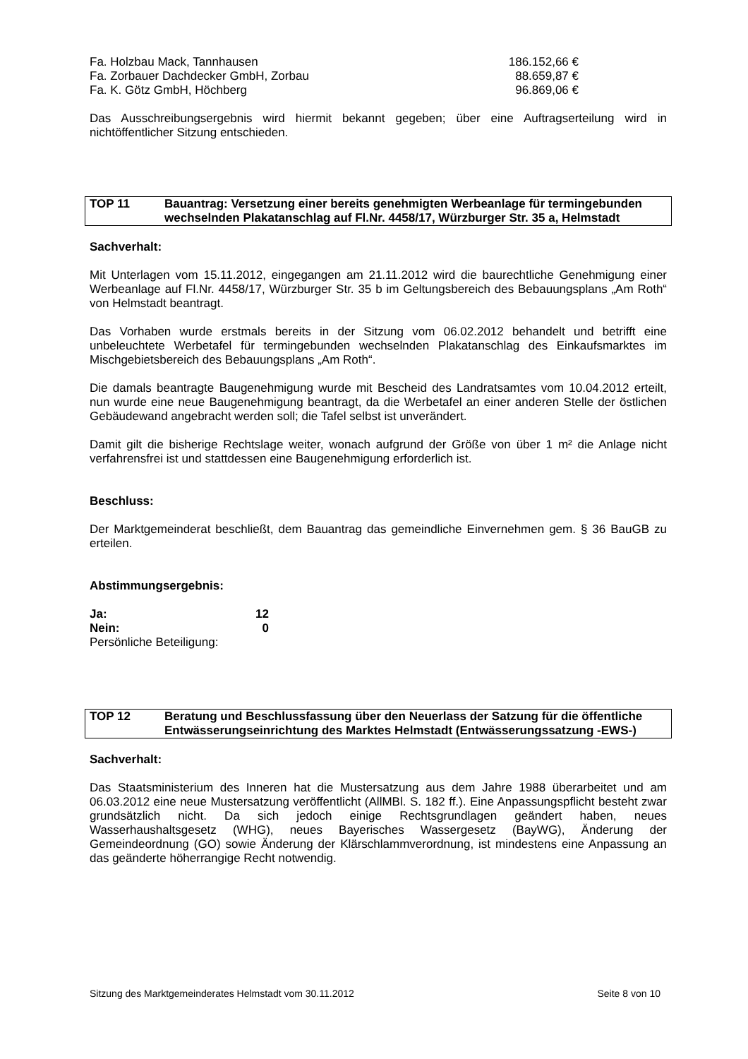| Fa. Holzbau Mack, Tannhausen | 186.152,66 € |
| Fa. Zorbauer Dachdecker GmbH, Zorbau | 88.659,87 € |
| Fa. K. Götz GmbH, Höchberg | 96.869,06 € |
Das Ausschreibungsergebnis wird hiermit bekannt gegeben; über eine Auftragserteilung wird in nichtöffentlicher Sitzung entschieden.
TOP 11 Bauantrag: Versetzung einer bereits genehmigten Werbeanlage für termingebunden wechselnden Plakatanschlag auf Fl.Nr. 4458/17, Würzburger Str. 35 a, Helmstadt
Sachverhalt:
Mit Unterlagen vom 15.11.2012, eingegangen am 21.11.2012 wird die baurechtliche Genehmigung einer Werbeanlage auf Fl.Nr. 4458/17, Würzburger Str. 35 b im Geltungsbereich des Bebauungsplans „Am Roth“ von Helmstadt beantragt.
Das Vorhaben wurde erstmals bereits in der Sitzung vom 06.02.2012 behandelt und betrifft eine unbeleuchtete Werbetafel für termingebunden wechselnden Plakatanschlag des Einkaufsmarktes im Mischgebietsbereich des Bebauungsplans „Am Roth“.
Die damals beantragte Baugenehmigung wurde mit Bescheid des Landratsamtes vom 10.04.2012 erteilt, nun wurde eine neue Baugenehmigung beantragt, da die Werbetafel an einer anderen Stelle der östlichen Gebäudewand angebracht werden soll; die Tafel selbst ist unverändert.
Damit gilt die bisherige Rechtslage weiter, wonach aufgrund der Größe von über 1 m² die Anlage nicht verfahrensfrei ist und stattdessen eine Baugenehmigung erforderlich ist.
Beschluss:
Der Marktgemeinderat beschließt, dem Bauantrag das gemeindliche Einvernehmen gem. § 36 BauGB zu erteilen.
Abstimmungsergebnis:
Ja: 12
Nein: 0
Persönliche Beteiligung:
TOP 12 Beratung und Beschlussfassung über den Neuerlass der Satzung für die öffentliche Entwässerungseinrichtung des Marktes Helmstadt (Entwässerungssatzung -EWS-)
Sachverhalt:
Das Staatsministerium des Inneren hat die Mustersatzung aus dem Jahre 1988 überarbeitet und am 06.03.2012 eine neue Mustersatzung veröffentlicht (AllMBl. S. 182 ff.). Eine Anpassungspflicht besteht zwar grundsätzlich nicht. Da sich jedoch einige Rechtsgrundlagen geändert haben, neues Wasserhaushaltsgesetz (WHG), neues Bayerisches Wassergesetz (BayWG), Änderung der Gemeindeordnung (GO) sowie Änderung der Klärschlammverordnung, ist mindestens eine Anpassung an das geänderte höherrangige Recht notwendig.
Sitzung des Marktgemeinderates Helmstadt vom 30.11.2012 Seite 8 von 10